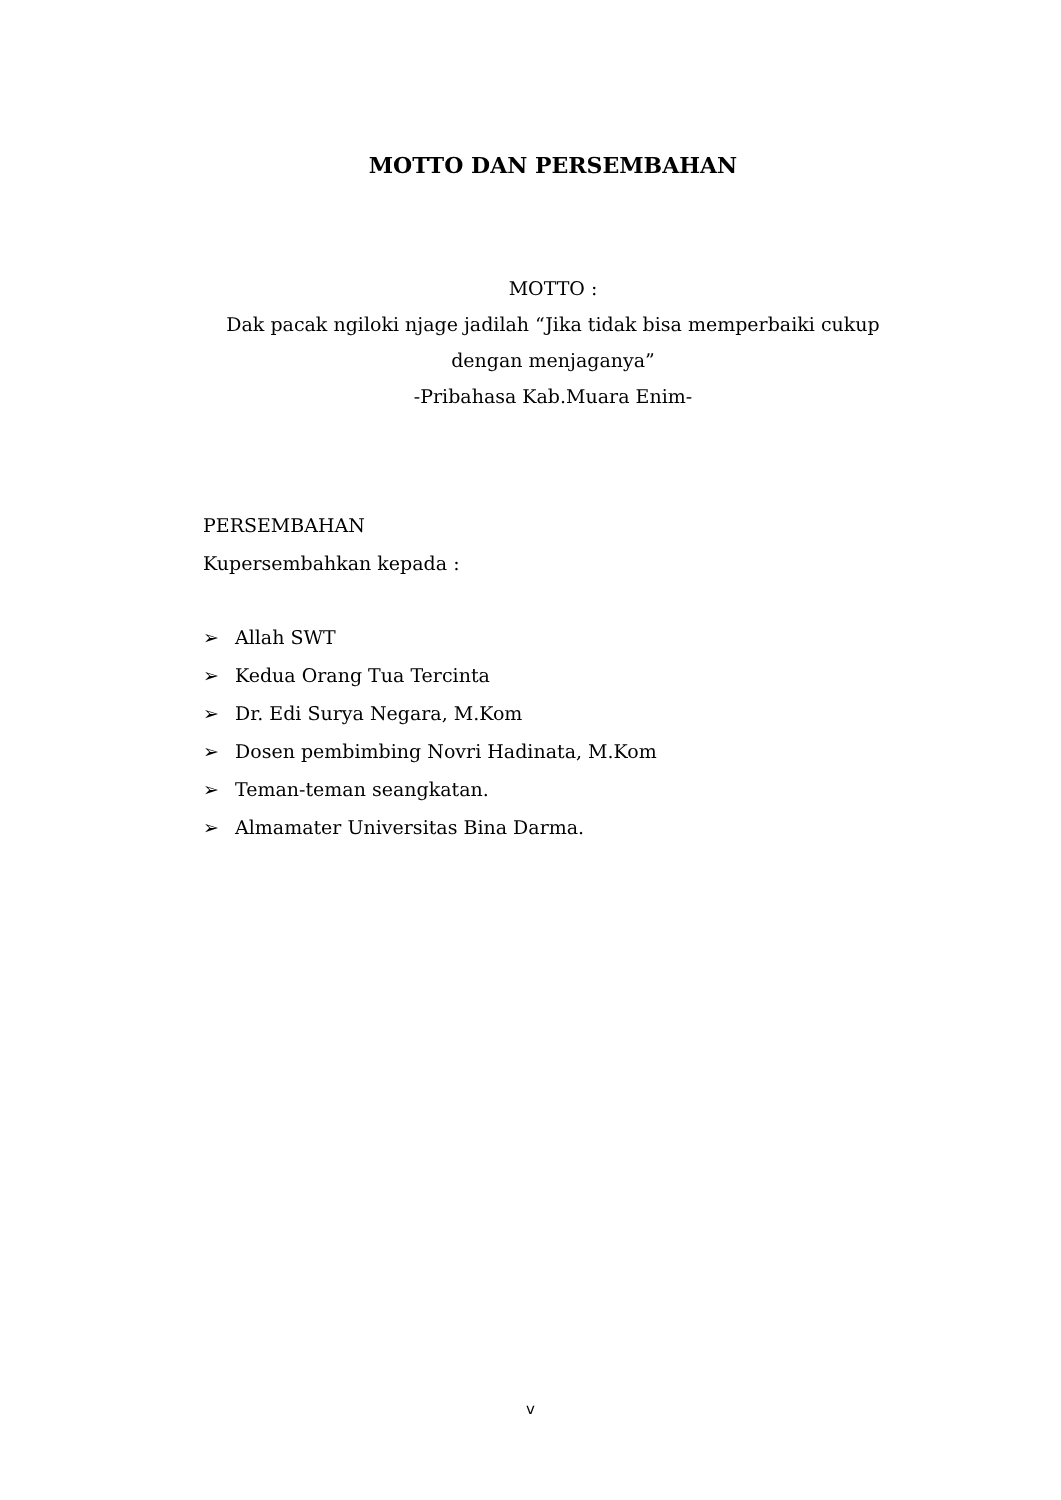MOTTO DAN PERSEMBAHAN
MOTTO :
Dak pacak ngiloki njage jadilah “Jika tidak bisa memperbaiki cukup dengan menjaganya”
-Pribahasa Kab.Muara Enim-
PERSEMBAHAN
Kupersembahkan kepada :
➢ Allah SWT
➢ Kedua Orang Tua Tercinta
➢ Dr. Edi Surya Negara, M.Kom
➢ Dosen pembimbing Novri Hadinata, M.Kom
➢ Teman-teman seangkatan.
➢ Almamater Universitas Bina Darma.
v